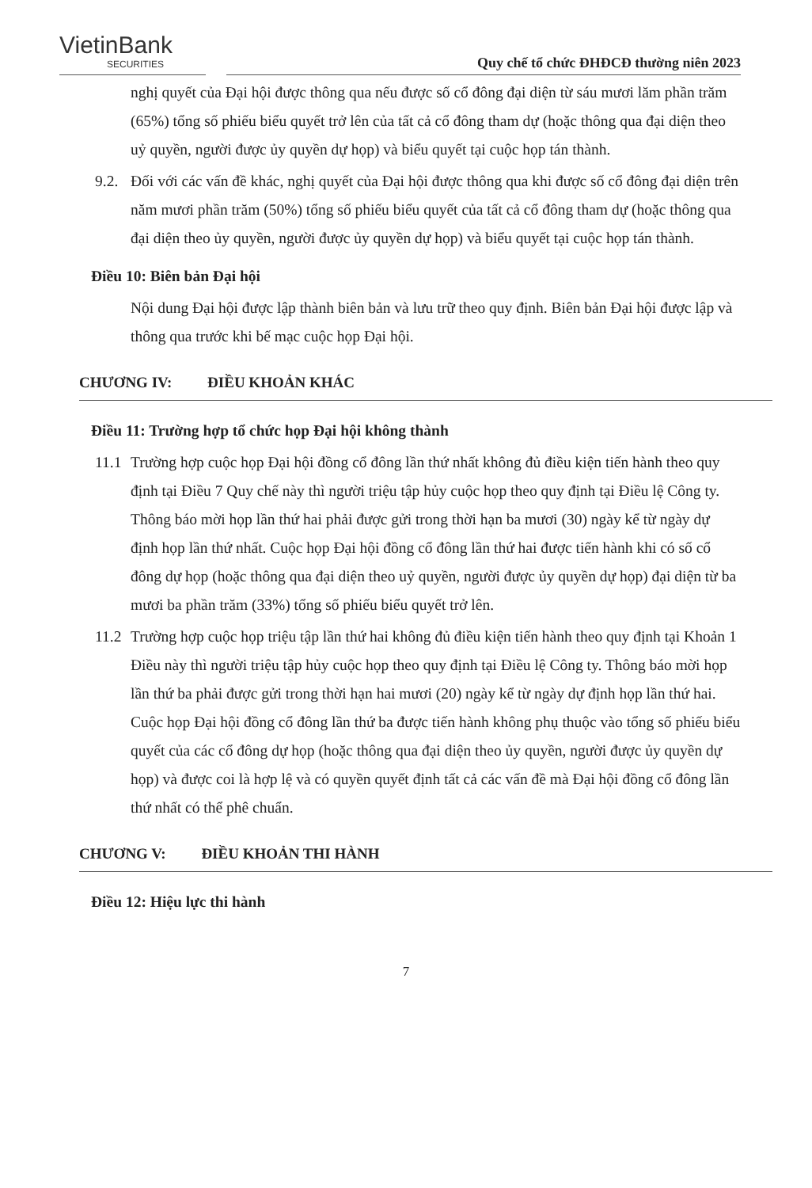VietinBank
SECURITIES
Quy chế tổ chức ĐHĐCĐ thường niên 2023
nghị quyết của Đại hội được thông qua nếu được số cổ đông đại diện từ sáu mươi lăm phần trăm (65%) tổng số phiếu biểu quyết trở lên của tất cả cổ đông tham dự (hoặc thông qua đại diện theo uỷ quyền, người được ủy quyền dự họp) và biểu quyết tại cuộc họp tán thành.
9.2.
Đối với các vấn đề khác, nghị quyết của Đại hội được thông qua khi được số cổ đông đại diện trên năm mươi phần trăm (50%) tổng số phiếu biểu quyết của tất cả cổ đông tham dự (hoặc thông qua đại diện theo ủy quyền, người được ủy quyền dự họp) và biểu quyết tại cuộc họp tán thành.
Điều 10: Biên bản Đại hội
Nội dung Đại hội được lập thành biên bản và lưu trữ theo quy định. Biên bản Đại hội được lập và thông qua trước khi bế mạc cuộc họp Đại hội.
CHƯƠNG IV: ĐIỀU KHOẢN KHÁC
Điều 11: Trường hợp tổ chức họp Đại hội không thành
11.1
Trường hợp cuộc họp Đại hội đồng cổ đông lần thứ nhất không đủ điều kiện tiến hành theo quy định tại Điều 7 Quy chế này thì người triệu tập hủy cuộc họp theo quy định tại Điều lệ Công ty. Thông báo mời họp lần thứ hai phải được gửi trong thời hạn ba mươi (30) ngày kể từ ngày dự định họp lần thứ nhất. Cuộc họp Đại hội đồng cổ đông lần thứ hai được tiến hành khi có số cổ đông dự họp (hoặc thông qua đại diện theo uỷ quyền, người được ủy quyền dự họp) đại diện từ ba mươi ba phần trăm (33%) tổng số phiếu biểu quyết trở lên.
11.2
Trường hợp cuộc họp triệu tập lần thứ hai không đủ điều kiện tiến hành theo quy định tại Khoản 1 Điều này thì người triệu tập hủy cuộc họp theo quy định tại Điều lệ Công ty. Thông báo mời họp lần thứ ba phải được gửi trong thời hạn hai mươi (20) ngày kể từ ngày dự định họp lần thứ hai. Cuộc họp Đại hội đồng cổ đông lần thứ ba được tiến hành không phụ thuộc vào tổng số phiếu biểu quyết của các cổ đông dự họp (hoặc thông qua đại diện theo ủy quyền, người được ủy quyền dự họp) và được coi là hợp lệ và có quyền quyết định tất cả các vấn đề mà Đại hội đồng cổ đông lần thứ nhất có thể phê chuẩn.
CHƯƠNG V: ĐIỀU KHOẢN THI HÀNH
Điều 12: Hiệu lực thi hành
7